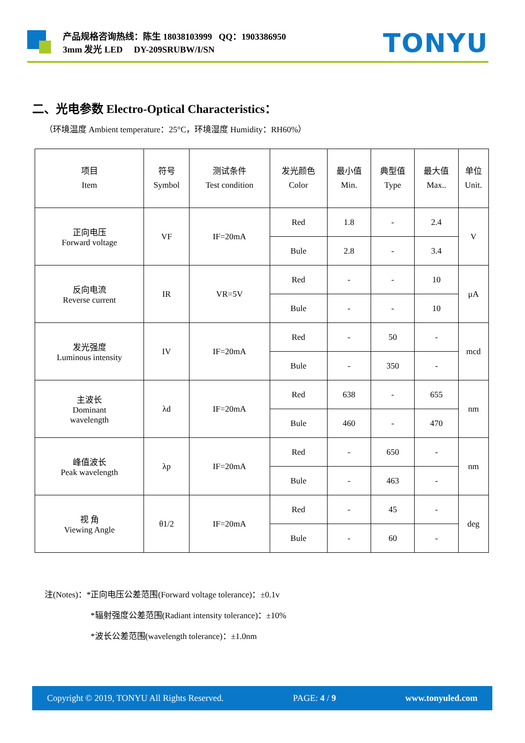产品规格咨询热线：陈生 18038103999 QQ：1903386950
3mm 发光 LED DY-209SRUBW/I/SN
TONYU
二、光电参数 Electro-Optical Characteristics：
（环境温度 Ambient temperature：25°C，环境湿度 Humidity：RH60%）
| 项目 Item | 符号 Symbol | 测试条件 Test condition | 发光颜色 Color | 最小值 Min. | 典型值 Type | 最大值 Max.. | 单位 Unit. |
| --- | --- | --- | --- | --- | --- | --- | --- |
| 正向电压 Forward voltage | VF | IF=20mA | Red | 1.8 | - | 2.4 | V |
| | | | Bule | 2.8 | - | 3.4 | |
| 反向电流 Reverse current | IR | VR=5V | Red | - | - | 10 | μA |
| | | | Bule | - | - | 10 | |
| 发光强度 Luminous intensity | IV | IF=20mA | Red | - | 50 | - | mcd |
| | | | Bule | - | 350 | - | |
| 主波长 Dominant wavelength | λd | IF=20mA | Red | 638 | - | 655 | nm |
| | | | Bule | 460 | - | 470 | |
| 峰值波长 Peak wavelength | λp | IF=20mA | Red | - | 650 | - | nm |
| | | | Bule | - | 463 | - | |
| 视 角 Viewing Angle | θ1/2 | IF=20mA | Red | - | 45 | - | deg |
| | | | Bule | - | 60 | - | |
注(Notes)：*正向电压公差范围(Forward voltage tolerance)：±0.1v
*辐射强度公差范围(Radiant intensity tolerance)：±10%
*波长公差范围(wavelength tolerance)：±1.0nm
Copyright © 2019, TONYU All Rights Reserved. PAGE: 4 / 9 www.tonyuled.com